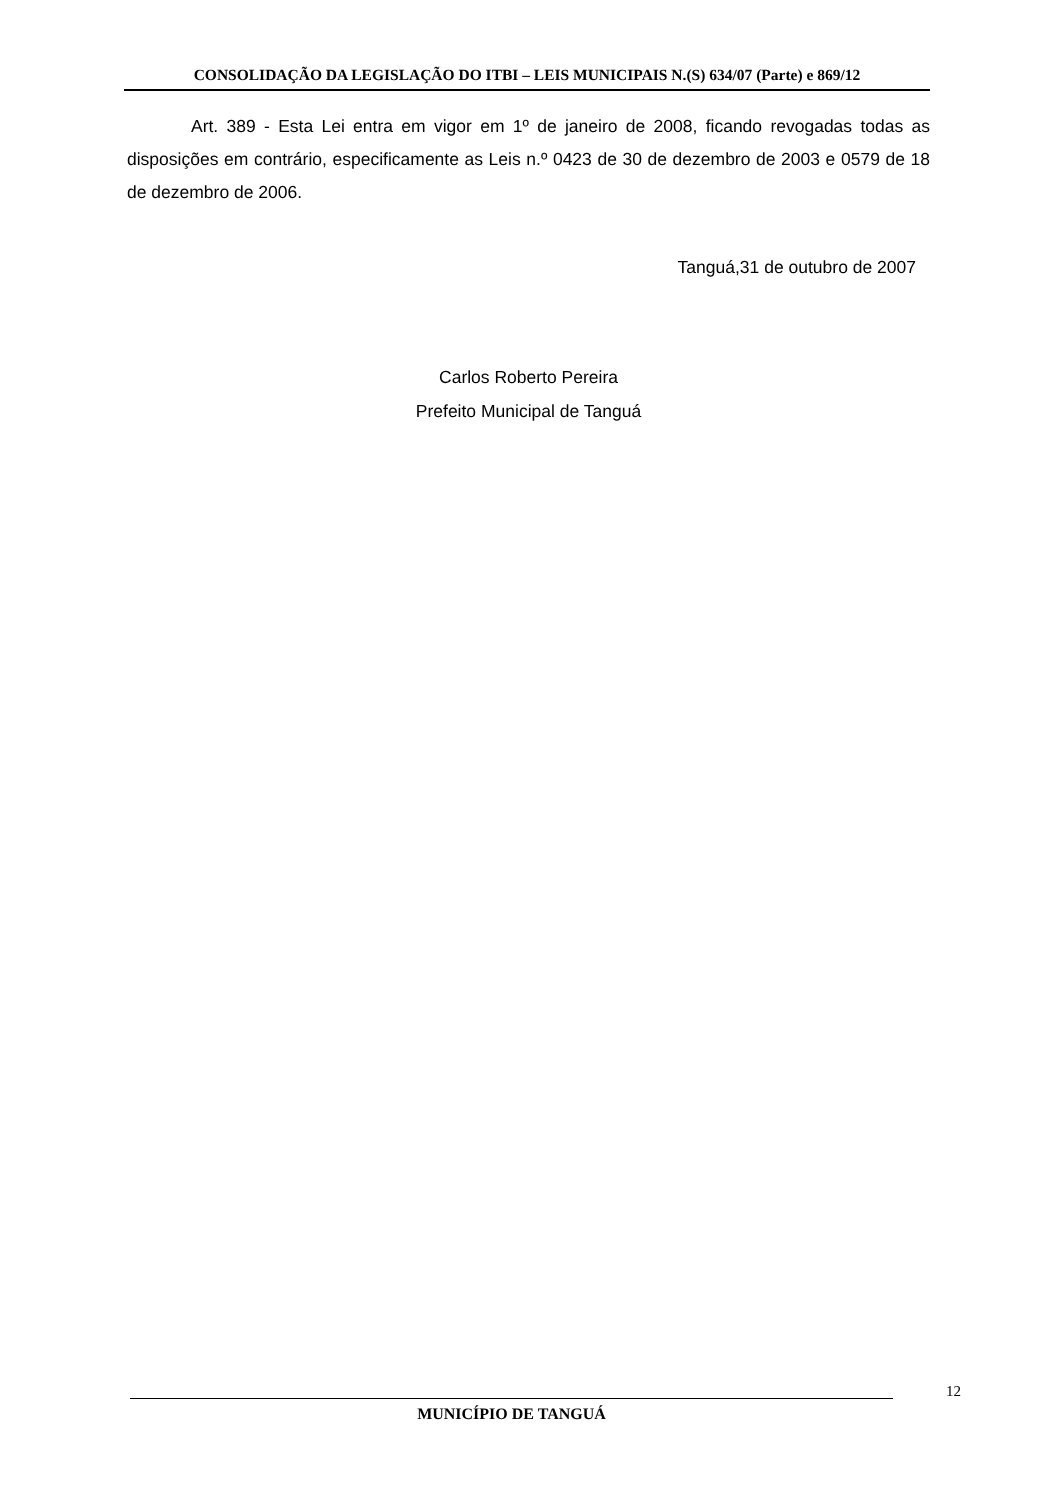CONSOLIDAÇÃO DA LEGISLAÇÃO DO ITBI – LEIS MUNICIPAIS N.(S) 634/07 (Parte) e 869/12
Art. 389 - Esta Lei entra em vigor em 1º de janeiro de 2008, ficando revogadas todas as disposições em contrário, especificamente as Leis n.º 0423 de 30 de dezembro de 2003 e 0579 de 18 de dezembro de 2006.
Tanguá,31 de outubro de 2007
Carlos Roberto Pereira
Prefeito Municipal de Tanguá
12
MUNICÍPIO DE TANGUÁ